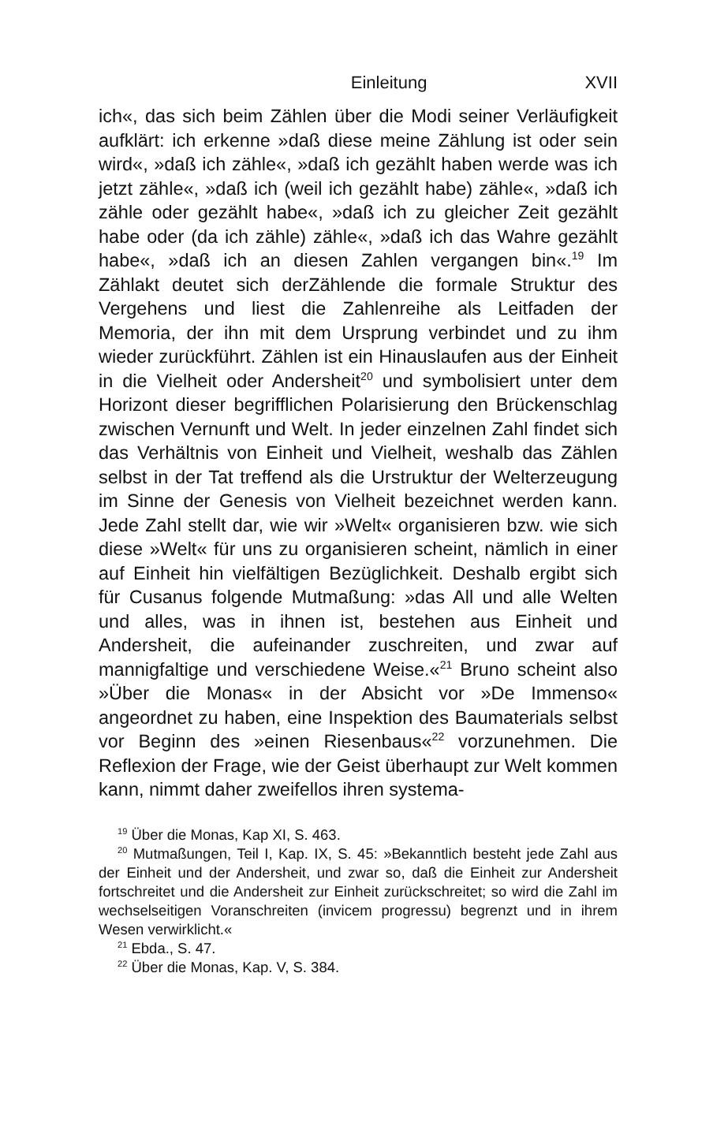Einleitung XVII
ich«, das sich beim Zählen über die Modi seiner Verläufigkeit aufklärt: ich erkenne »daß diese meine Zählung ist oder sein wird«, »daß ich zähle«, »daß ich gezählt haben werde was ich jetzt zähle«, »daß ich (weil ich gezählt habe) zähle«, »daß ich zähle oder gezählt habe«, »daß ich zu gleicher Zeit gezählt habe oder (da ich zähle) zähle«, »daß ich das Wahre gezählt habe«, »daß ich an diesen Zahlen vergangen bin«.<sup>19</sup> Im Zählakt deutet sich derZählende die formale Struktur des Vergehens und liest die Zahlenreihe als Leitfaden der Memoria, der ihn mit dem Ursprung verbindet und zu ihm wieder zurückführt. Zählen ist ein Hinauslaufen aus der Einheit in die Vielheit oder Andersheit<sup>20</sup> und symbolisiert unter dem Horizont dieser begrifflichen Polarisierung den Brückenschlag zwischen Vernunft und Welt. In jeder einzelnen Zahl findet sich das Verhältnis von Einheit und Vielheit, weshalb das Zählen selbst in der Tat treffend als die Urstruktur der Welterzeugung im Sinne der Genesis von Vielheit bezeichnet werden kann. Jede Zahl stellt dar, wie wir »Welt« organisieren bzw. wie sich diese »Welt« für uns zu organisieren scheint, nämlich in einer auf Einheit hin vielfältigen Bezüglichkeit. Deshalb ergibt sich für Cusanus folgende Mutmaßung: »das All und alle Welten und alles, was in ihnen ist, bestehen aus Einheit und Andersheit, die aufeinander zuschreiten, und zwar auf mannigfaltige und verschiedene Weise.«<sup>21</sup> Bruno scheint also »Über die Monas« in der Absicht vor »De Immenso« angeordnet zu haben, eine Inspektion des Baumaterials selbst vor Beginn des »einen Riesenbaus«<sup>22</sup> vorzunehmen. Die Reflexion der Frage, wie der Geist überhaupt zur Welt kommen kann, nimmt daher zweifellos ihren systema-
<sup>19</sup> Über die Monas, Kap XI, S. 463.
<sup>20</sup> Mutmaßungen, Teil I, Kap. IX, S. 45: »Bekanntlich besteht jede Zahl aus der Einheit und der Andersheit, und zwar so, daß die Einheit zur Andersheit fortschreitet und die Andersheit zur Einheit zurückschreitet; so wird die Zahl im wechselseitigen Voranschreiten (invicem progressu) begrenzt und in ihrem Wesen verwirklicht.«
<sup>21</sup> Ebda., S. 47.
<sup>22</sup> Über die Monas, Kap. V, S. 384.